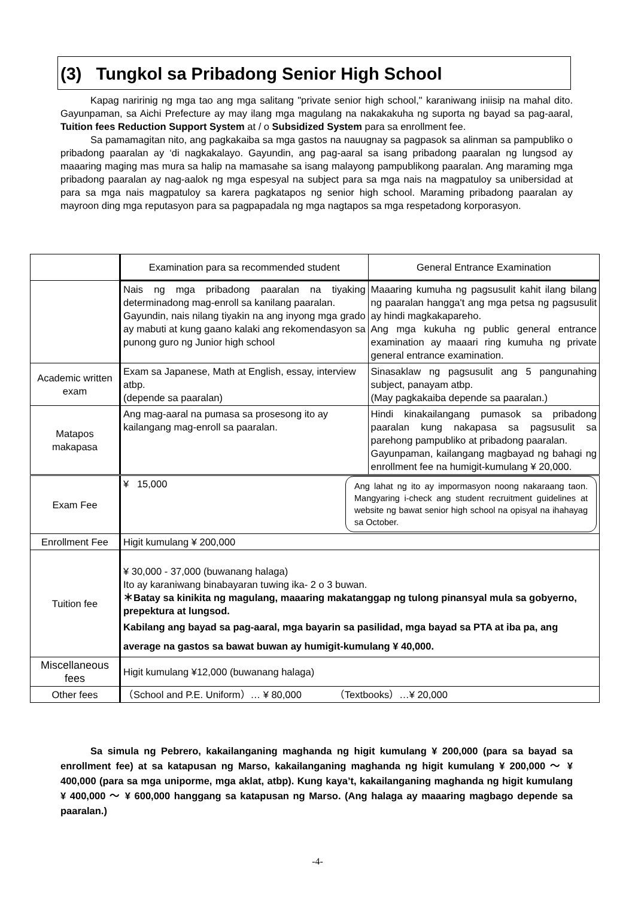(3) Tungkol sa Pribadong Senior High School
Kapag naririnig ng mga tao ang mga salitang "private senior high school," karaniwang iniisip na mahal dito. Gayunpaman, sa Aichi Prefecture ay may ilang mga magulang na nakakakuha ng suporta ng bayad sa pag-aaral, Tuition fees Reduction Support System at / o Subsidized System para sa enrollment fee.
Sa pamamagitan nito, ang pagkakaiba sa mga gastos na nauugnay sa pagpasok sa alinman sa pampubliko o pribadong paaralan ay ‘di nagkakalayo. Gayundin, ang pag-aaral sa isang pribadong paaralan ng lungsod ay maaaring maging mas mura sa halip na mamasahe sa isang malayong pampublikong paaralan. Ang maraming mga pribadong paaralan ay nag-aalok ng mga espesyal na subject para sa mga nais na magpatuloy sa unibersidad at para sa mga nais magpatuloy sa karera pagkatapos ng senior high school. Maraming pribadong paaralan ay mayroon ding mga reputasyon para sa pagpapadala ng mga nagtapos sa mga respetadong korporasyon.
| | Examination para sa recommended student | General Entrance Examination |
| --- | --- | --- |
| | Nais ng mga pribadong paaralan na tiyaking determinadong mag-enroll sa kanilang paaralan. Gayundin, nais nilang tiyakin na ang inyong mga grado ay mabuti at kung gaano kalaki ang rekomendasyon sa punong guro ng Junior high school | Maaaring kumuha ng pagsusulit kahit ilang bilang ng paaralan hangga't ang mga petsa ng pagsusulit ay hindi magkakapareho. Ang mga kukuha ng public general entrance examination ay maaari ring kumuha ng private general entrance examination. |
| Academic written exam | Exam sa Japanese, Math at English, essay, interview atbp. (depende sa paaralan) | Sinasaklaw ng pagsusulit ang 5 pangunahing subject, panayam atbp. (May pagkakaiba depende sa paaralan.) |
| Matapos makapasa | Ang mag-aaral na pumasa sa prosesong ito ay kailangang mag-enroll sa paaralan. | Hindi kinakailangang pumasok sa pribadong paaralan kung nakapasa sa pagsusulit sa parehong pampubliko at pribadong paaralan. Gayunpaman, kailangang magbayad ng bahagi ng enrollment fee na humigit-kumulang ¥ 20,000. |
| Exam Fee | Ang lahat ng ito ay impormasyon noong nakaraang taon. Mangyaring i-check ang student recruitment guidelines at website ng bawat senior high school na opisyal na ihahayag sa October. ¥ 15,000 | |
| Enrollment Fee | Higit kumulang ¥ 200,000 | |
| Tuition fee | ¥ 30,000 - 37,000 (buwanang halaga) Ito ay karaniwang binabayaran tuwing ika- 2 o 3 buwan. ＊Batay sa kinikita ng magulang, maaaring makatanggap ng tulong pinansyal mula sa gobyerno, prepektura at lungsod. Kabilang ang bayad sa pag-aaral, mga bayarin sa pasilidad, mga bayad sa PTA at iba pa, ang average na gastos sa bawat buwan ay humigit-kumulang ¥ 40,000. | |
| Miscellaneous fees | Higit kumulang ¥12,000 (buwanang halaga) | |
| Other fees | （School and P.E. Uniform）… ¥ 80,000 （Textbooks）…¥ 20,000 | |
Sa simula ng Pebrero, kakailanganing maghanda ng higit kumulang ¥ 200,000 (para sa bayad sa enrollment fee) at sa katapusan ng Marso, kakailanganing maghanda ng higit kumulang ¥ 200,000 ～ ¥ 400,000 (para sa mga uniporme, mga aklat, atbp). Kung kaya’t, kakailanganing maghanda ng higit kumulang ¥ 400,000 ～ ¥ 600,000 hanggang sa katapusan ng Marso. (Ang halaga ay maaaring magbago depende sa paaralan.)
-4-